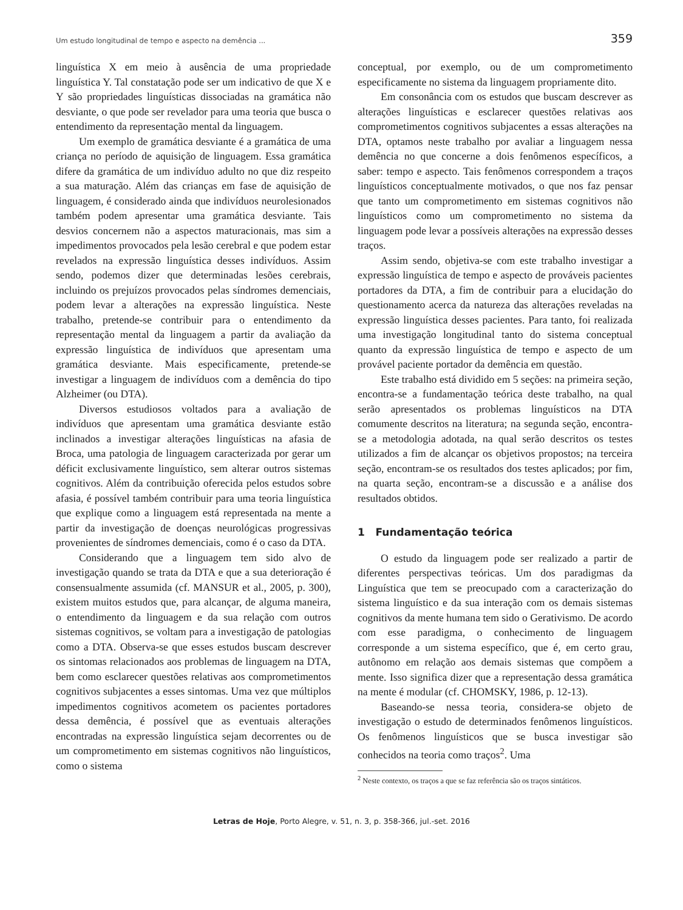Um estudo longitudinal de tempo e aspecto na demência ... 359
linguística X em meio à ausência de uma propriedade linguística Y. Tal constatação pode ser um indicativo de que X e Y são propriedades linguísticas dissociadas na gramática não desviante, o que pode ser revelador para uma teoria que busca o entendimento da representação mental da linguagem.
Um exemplo de gramática desviante é a gramática de uma criança no período de aquisição de linguagem. Essa gramática difere da gramática de um indivíduo adulto no que diz respeito a sua maturação. Além das crianças em fase de aquisição de linguagem, é considerado ainda que indivíduos neurolesionados também podem apresentar uma gramática desviante. Tais desvios concernem não a aspectos maturacionais, mas sim a impedimentos provocados pela lesão cerebral e que podem estar revelados na expressão linguística desses indivíduos. Assim sendo, podemos dizer que determinadas lesões cerebrais, incluindo os prejuízos provocados pelas síndromes demenciais, podem levar a alterações na expressão linguística. Neste trabalho, pretende-se contribuir para o entendimento da representação mental da linguagem a partir da avaliação da expressão linguística de indivíduos que apresentam uma gramática desviante. Mais especificamente, pretende-se investigar a linguagem de indivíduos com a demência do tipo Alzheimer (ou DTA).
Diversos estudiosos voltados para a avaliação de indivíduos que apresentam uma gramática desviante estão inclinados a investigar alterações linguísticas na afasia de Broca, uma patologia de linguagem caracterizada por gerar um déficit exclusivamente linguístico, sem alterar outros sistemas cognitivos. Além da contribuição oferecida pelos estudos sobre afasia, é possível também contribuir para uma teoria linguística que explique como a linguagem está representada na mente a partir da investigação de doenças neurológicas progressivas provenientes de síndromes demenciais, como é o caso da DTA.
Considerando que a linguagem tem sido alvo de investigação quando se trata da DTA e que a sua deterioração é consensualmente assumida (cf. MANSUR et al., 2005, p. 300), existem muitos estudos que, para alcançar, de alguma maneira, o entendimento da linguagem e da sua relação com outros sistemas cognitivos, se voltam para a investigação de patologias como a DTA. Observa-se que esses estudos buscam descrever os sintomas relacionados aos problemas de linguagem na DTA, bem como esclarecer questões relativas aos comprometimentos cognitivos subjacentes a esses sintomas. Uma vez que múltiplos impedimentos cognitivos acometem os pacientes portadores dessa demência, é possível que as eventuais alterações encontradas na expressão linguística sejam decorrentes ou de um comprometimento em sistemas cognitivos não linguísticos, como o sistema
conceptual, por exemplo, ou de um comprometimento especificamente no sistema da linguagem propriamente dito.
Em consonância com os estudos que buscam descrever as alterações linguísticas e esclarecer questões relativas aos comprometimentos cognitivos subjacentes a essas alterações na DTA, optamos neste trabalho por avaliar a linguagem nessa demência no que concerne a dois fenômenos específicos, a saber: tempo e aspecto. Tais fenômenos correspondem a traços linguísticos conceptualmente motivados, o que nos faz pensar que tanto um comprometimento em sistemas cognitivos não linguísticos como um comprometimento no sistema da linguagem pode levar a possíveis alterações na expressão desses traços.
Assim sendo, objetiva-se com este trabalho investigar a expressão linguística de tempo e aspecto de prováveis pacientes portadores da DTA, a fim de contribuir para a elucidação do questionamento acerca da natureza das alterações reveladas na expressão linguística desses pacientes. Para tanto, foi realizada uma investigação longitudinal tanto do sistema conceptual quanto da expressão linguística de tempo e aspecto de um provável paciente portador da demência em questão.
Este trabalho está dividido em 5 seções: na primeira seção, encontra-se a fundamentação teórica deste trabalho, na qual serão apresentados os problemas linguísticos na DTA comumente descritos na literatura; na segunda seção, encontra-se a metodologia adotada, na qual serão descritos os testes utilizados a fim de alcançar os objetivos propostos; na terceira seção, encontram-se os resultados dos testes aplicados; por fim, na quarta seção, encontram-se a discussão e a análise dos resultados obtidos.
1 Fundamentação teórica
O estudo da linguagem pode ser realizado a partir de diferentes perspectivas teóricas. Um dos paradigmas da Linguística que tem se preocupado com a caracterização do sistema linguístico e da sua interação com os demais sistemas cognitivos da mente humana tem sido o Gerativismo. De acordo com esse paradigma, o conhecimento de linguagem corresponde a um sistema específico, que é, em certo grau, autônomo em relação aos demais sistemas que compõem a mente. Isso significa dizer que a representação dessa gramática na mente é modular (cf. CHOMSKY, 1986, p. 12-13).
Baseando-se nessa teoria, considera-se objeto de investigação o estudo de determinados fenômenos linguísticos. Os fenômenos linguísticos que se busca investigar são conhecidos na teoria como traços<sup>2</sup>. Uma
<sup>2</sup> Neste contexto, os traços a que se faz referência são os traços sintáticos.
Letras de Hoje, Porto Alegre, v. 51, n. 3, p. 358-366, jul.-set. 2016